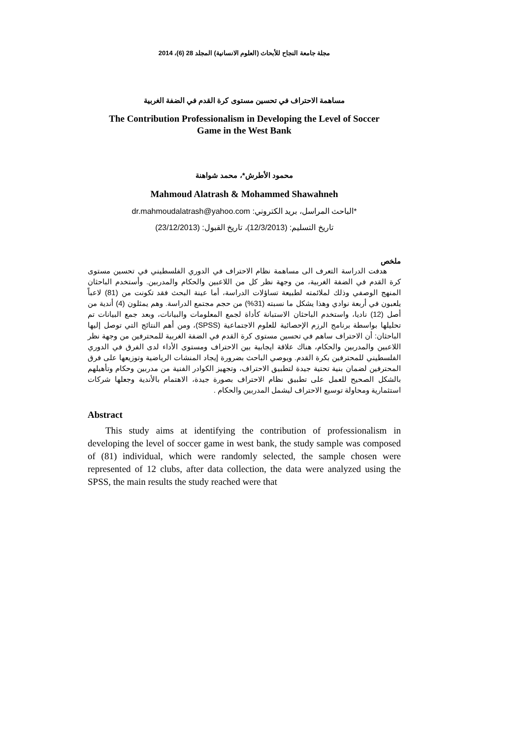مجلة جامعة النجاح للأبحاث (العلوم الانسانية) المجلد 28 (6)، 2014
مساهمة الاحتراف في تحسين مستوى كرة القدم في الضفة الغربية
The Contribution Professionalism in Developing the Level of Soccer
Game in the West Bank
محمود الأطرش*، محمد شواهنة
Mahmoud Alatrash & Mohammed Shawahneh
*الباحث المراسل، بريد الكتروني: dr.mahmoudalatrash@yahoo.com
تاريخ التسليم: (12/3/2013)، تاريخ القبول: (23/12/2013)
ملخص
هدفت الدراسة التعرف الى مساهمة نظام الاحتراف في الدوري الفلسطيني في تحسين مستوى كرة القدم في الضفة الغربية، من وجهة نظر كل من اللاعبين والحكام والمدربين. وأستخدم الباحثان المنهج الوصفي وذلك لملائمته لطبيعة تساؤلات الدراسة، أما عينة البحث فقد تكونت من (81) لاعباً يلعبون في أربعة نوادي وهذا يشكل ما نسبته (31%) من حجم مجتمع الدراسة. وهم يمثلون (4) أندية من أصل (12) ناديا، واستخدم الباحثان الاستبانة كأداة لجمع المعلومات والبيانات، وبعد جمع البيانات تم تحليلها بواسطة برنامج الرزم الإحصائية للعلوم الاجتماعية (SPSS)، ومن أهم النتائج التي توصل إليها الباحثان: أن الاحتراف ساهم في تحسين مستوى كرة القدم في الضفة الغربية للمحترفين من وجهة نظر اللاعبين والمدربين والحكام، هناك علاقة ايجابية بين الاحتراف ومستوى الأداء لدى الفرق في الدوري الفلسطيني للمحترفين بكرة القدم. ويوصي الباحث بضرورة إيجاد المنشات الرياضية وتوزيعها على فرق المحترفين لضمان بنية تحتية جيدة لتطبيق الاحتراف، وتجهيز الكوادر الفنية من مدربين وحكام وتأهيلهم بالشكل الصحيح للعمل على تطبيق نظام الاحتراف بصورة جيدة، الاهتمام بالأندية وجعلها شركات استثمارية ومحاولة توسيع الاحتراف ليشمل المدربين والحكام .
Abstract
This study aims at identifying the contribution of professionalism in developing the level of soccer game in west bank, the study sample was composed of (81) individual, which were randomly selected, the sample chosen were represented of 12 clubs, after data collection, the data were analyzed using the SPSS, the main results the study reached were that